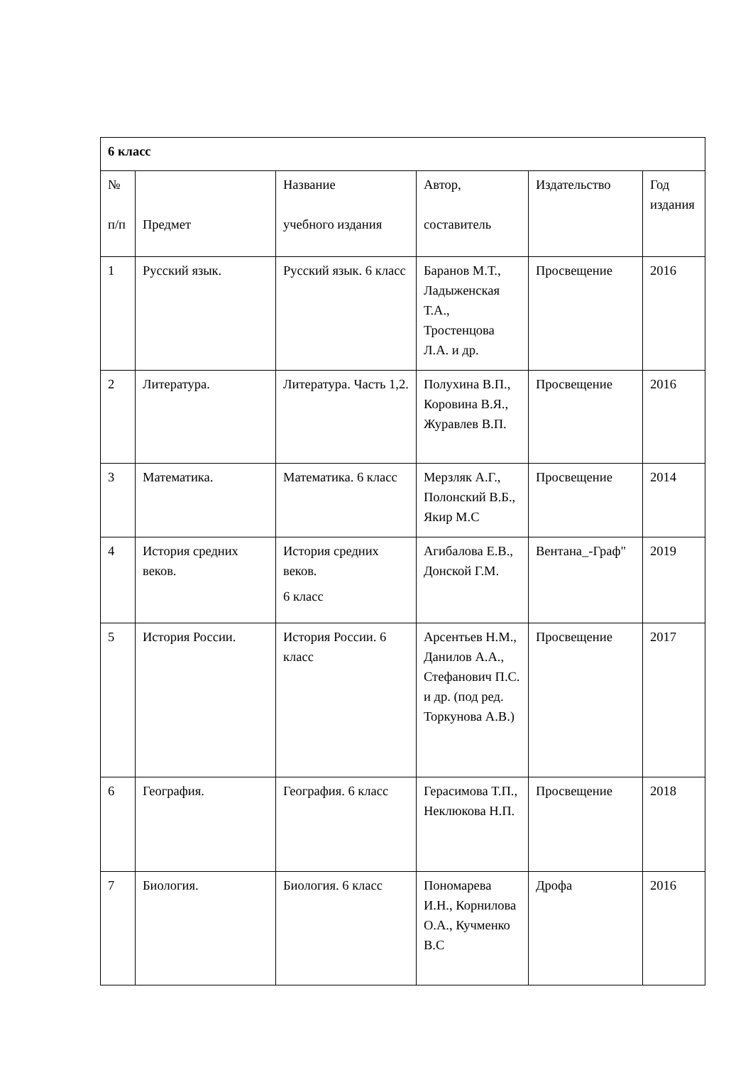| 6 класс | | | | | |
| № п/п | Предмет | Название учебного издания | Автор, составитель | Издательство | Год издания |
| 1 | Русский язык. | Русский язык. 6 класс | Баранов М.Т., Ладыженская Т.А., Тростенцова Л.А. и др. | Просвещение | 2016 |
| 2 | Литература. | Литература. Часть 1,2. | Полухина В.П., Коровина В.Я., Журавлев В.П. | Просвещение | 2016 |
| 3 | Математика. | Математика. 6 класс | Мерзляк А.Г., Полонский В.Б., Якир М.С | Просвещение | 2014 |
| 4 | История средних веков. | История средних веков. 6 класс | Агибалова Е.В., Донской Г.М. | Вентана_-Граф" | 2019 |
| 5 | История России. | История России. 6 класс | Арсентьев Н.М., Данилов А.А., Стефанович П.С. и др. (под ред. Торкунова А.В.) | Просвещение | 2017 |
| 6 | География. | География. 6 класс | Герасимова Т.П., Неклюкова Н.П. | Просвещение | 2018 |
| 7 | Биология. | Биология. 6 класс | Пономарева И.Н., Корнилова О.А., Кучменко В.С | Дрофа | 2016 |